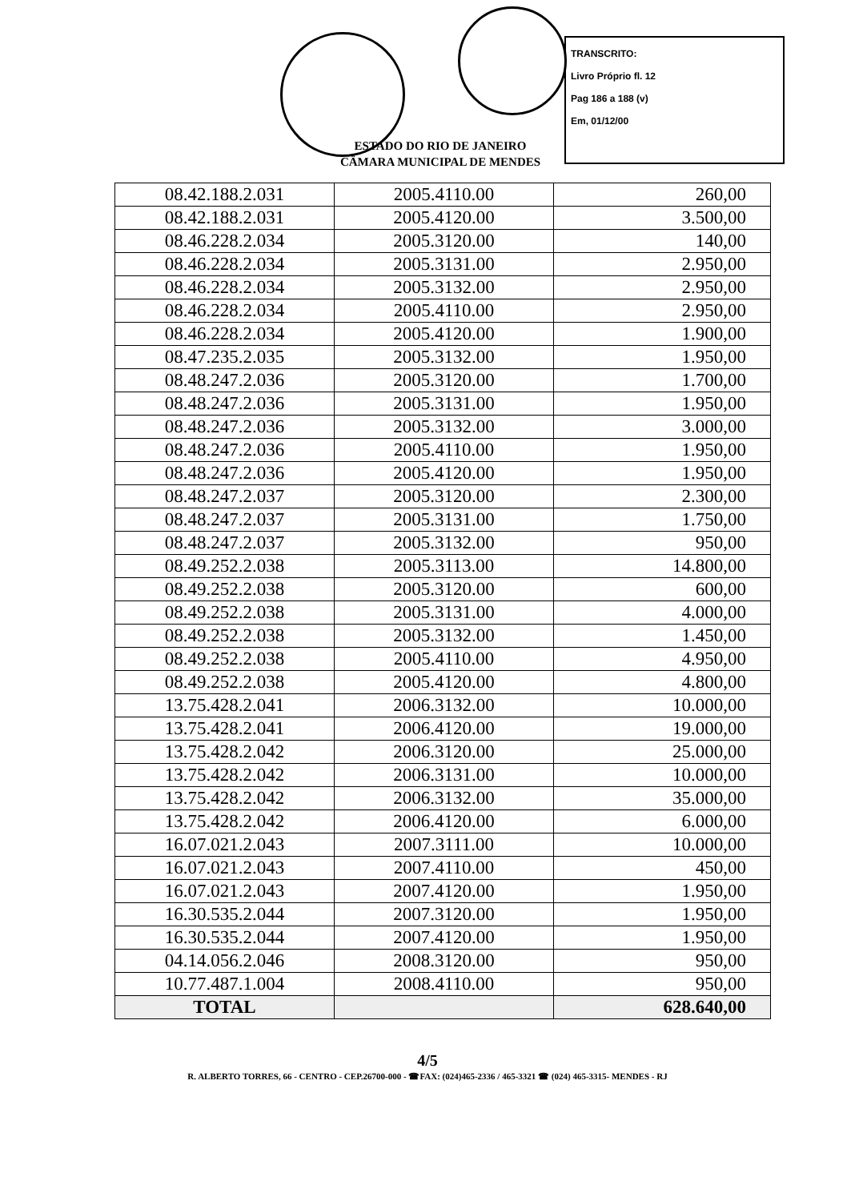TRANSCRITO:
Livro Próprio fl. 12
Pag 186 a 188 (v)
Em, 01/12/00
ESTADO DO RIO DE JANEIRO
CÂMARA MUNICIPAL DE MENDES
| 08.42.188.2.031 | 2005.4110.00 | 260,00 |
| 08.42.188.2.031 | 2005.4120.00 | 3.500,00 |
| 08.46.228.2.034 | 2005.3120.00 | 140,00 |
| 08.46.228.2.034 | 2005.3131.00 | 2.950,00 |
| 08.46.228.2.034 | 2005.3132.00 | 2.950,00 |
| 08.46.228.2.034 | 2005.4110.00 | 2.950,00 |
| 08.46.228.2.034 | 2005.4120.00 | 1.900,00 |
| 08.47.235.2.035 | 2005.3132.00 | 1.950,00 |
| 08.48.247.2.036 | 2005.3120.00 | 1.700,00 |
| 08.48.247.2.036 | 2005.3131.00 | 1.950,00 |
| 08.48.247.2.036 | 2005.3132.00 | 3.000,00 |
| 08.48.247.2.036 | 2005.4110.00 | 1.950,00 |
| 08.48.247.2.036 | 2005.4120.00 | 1.950,00 |
| 08.48.247.2.037 | 2005.3120.00 | 2.300,00 |
| 08.48.247.2.037 | 2005.3131.00 | 1.750,00 |
| 08.48.247.2.037 | 2005.3132.00 | 950,00 |
| 08.49.252.2.038 | 2005.3113.00 | 14.800,00 |
| 08.49.252.2.038 | 2005.3120.00 | 600,00 |
| 08.49.252.2.038 | 2005.3131.00 | 4.000,00 |
| 08.49.252.2.038 | 2005.3132.00 | 1.450,00 |
| 08.49.252.2.038 | 2005.4110.00 | 4.950,00 |
| 08.49.252.2.038 | 2005.4120.00 | 4.800,00 |
| 13.75.428.2.041 | 2006.3132.00 | 10.000,00 |
| 13.75.428.2.041 | 2006.4120.00 | 19.000,00 |
| 13.75.428.2.042 | 2006.3120.00 | 25.000,00 |
| 13.75.428.2.042 | 2006.3131.00 | 10.000,00 |
| 13.75.428.2.042 | 2006.3132.00 | 35.000,00 |
| 13.75.428.2.042 | 2006.4120.00 | 6.000,00 |
| 16.07.021.2.043 | 2007.3111.00 | 10.000,00 |
| 16.07.021.2.043 | 2007.4110.00 | 450,00 |
| 16.07.021.2.043 | 2007.4120.00 | 1.950,00 |
| 16.30.535.2.044 | 2007.3120.00 | 1.950,00 |
| 16.30.535.2.044 | 2007.4120.00 | 1.950,00 |
| 04.14.056.2.046 | 2008.3120.00 | 950,00 |
| 10.77.487.1.004 | 2008.4110.00 | 950,00 |
| TOTAL | | 628.640,00 |
4/5
R. ALBERTO TORRES, 66 - CENTRO - CEP.26700-000 - ☎FAX: (024)465-2336 / 465-3321 ☎ (024) 465-3315- MENDES - RJ